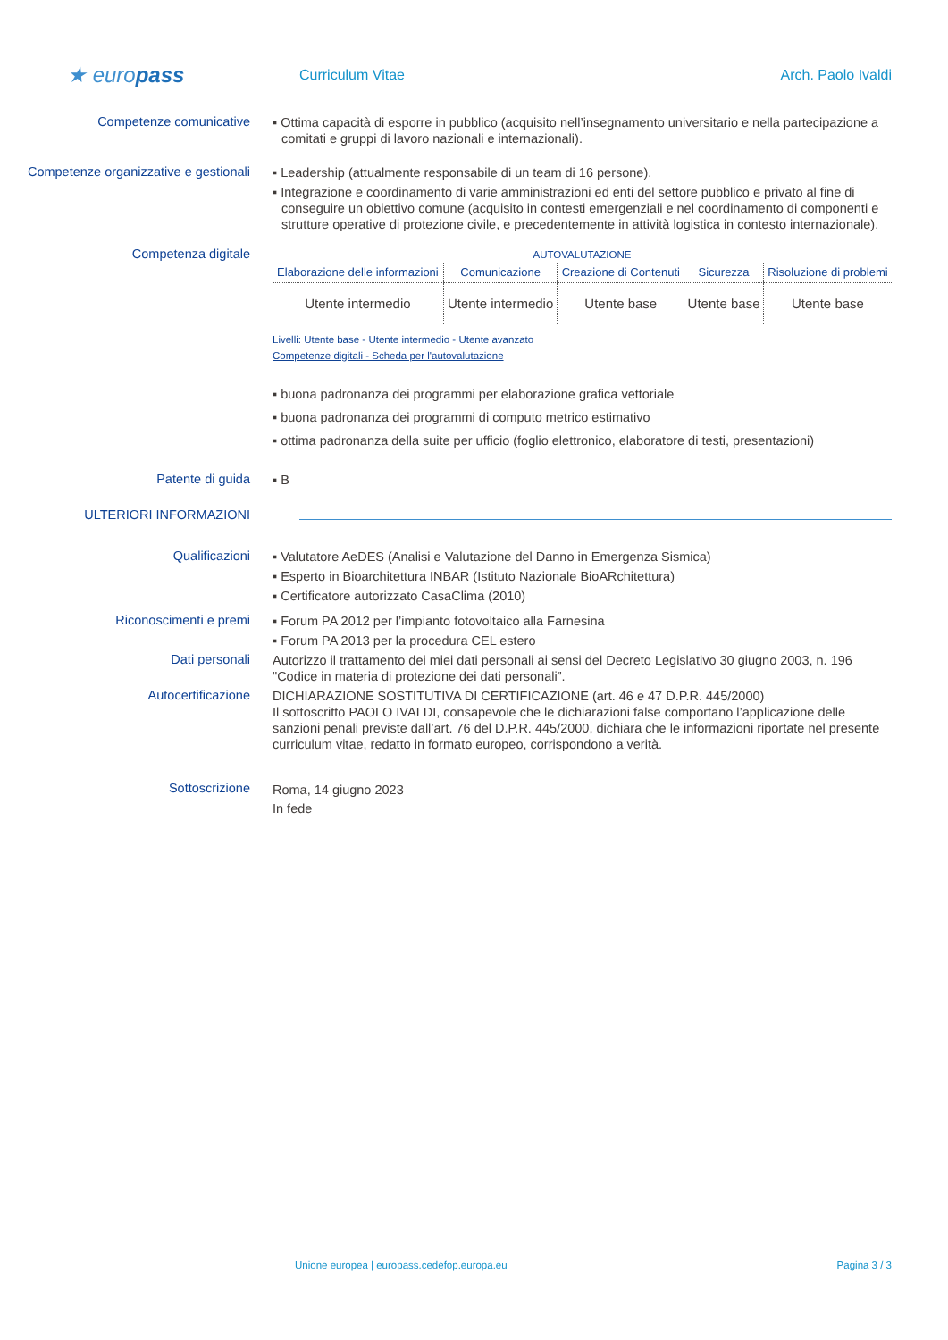★ europass
Curriculum Vitae Arch. Paolo Ivaldi
Competenze comunicative
▪ Ottima capacità di esporre in pubblico (acquisito nell’insegnamento universitario e nella partecipazione a comitati e gruppi di lavoro nazionali e internazionali).
Competenze organizzative e gestionali
▪ Leadership (attualmente responsabile di un team di 16 persone).
▪ Integrazione e coordinamento di varie amministrazioni ed enti del settore pubblico e privato al fine di conseguire un obiettivo comune (acquisito in contesti emergenziali e nel coordinamento di componenti e strutture operative di protezione civile, e precedentemente in attività logistica in contesto internazionale).
Competenza digitale
AUTOVALUTAZIONE
| Elaborazione delle informazioni | Comunicazione | Creazione di Contenuti | Sicurezza | Risoluzione di problemi |
| --- | --- | --- | --- | --- |
| Utente intermedio | Utente intermedio | Utente base | Utente base | Utente base |
Livelli: Utente base - Utente intermedio - Utente avanzato
Competenze digitali - Scheda per l'autovalutazione
▪ buona padronanza dei programmi per elaborazione grafica vettoriale
▪ buona padronanza dei programmi di computo metrico estimativo
▪ ottima padronanza della suite per ufficio (foglio elettronico, elaboratore di testi, presentazioni)
Patente di guida
▪ B
ULTERIORI INFORMAZIONI
Qualificazioni
▪ Valutatore AeDES (Analisi e Valutazione del Danno in Emergenza Sismica)
▪ Esperto in Bioarchitettura INBAR (Istituto Nazionale BioARchitettura)
▪ Certificatore autorizzato CasaClima (2010)
Riconoscimenti e premi
▪ Forum PA 2012 per l’impianto fotovoltaico alla Farnesina
▪ Forum PA 2013 per la procedura CEL estero
Dati personali
Autorizzo il trattamento dei miei dati personali ai sensi del Decreto Legislativo 30 giugno 2003, n. 196 "Codice in materia di protezione dei dati personali”.
Autocertificazione
DICHIARAZIONE SOSTITUTIVA DI CERTIFICAZIONE (art. 46 e 47 D.P.R. 445/2000)
Il sottoscritto PAOLO IVALDI, consapevole che le dichiarazioni false comportano l’applicazione delle sanzioni penali previste dall’art. 76 del D.P.R. 445/2000, dichiara che le informazioni riportate nel presente curriculum vitae, redatto in formato europeo, corrispondono a verità.
Sottoscrizione
Roma, 14 giugno 2023
In fede
Unione europea | europass.cedefop.europa.eu Pagina 3 / 3